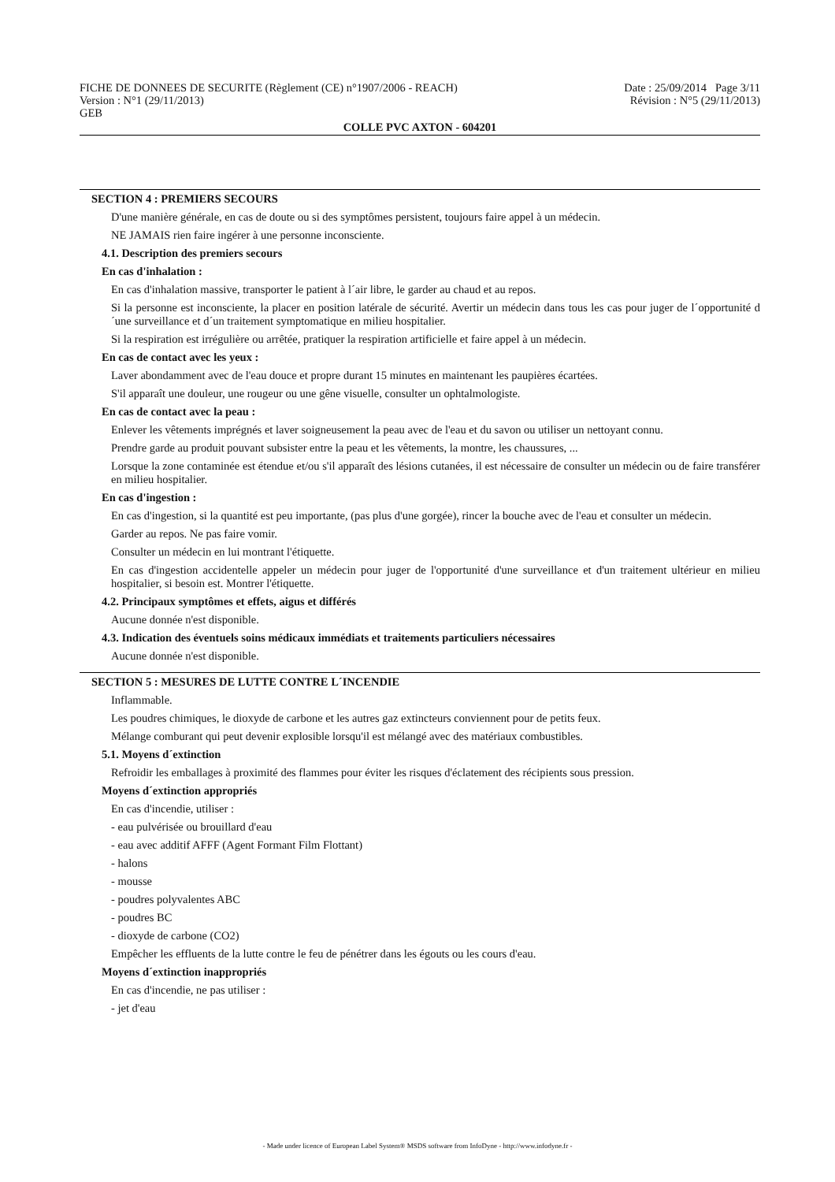FICHE DE DONNEES DE SECURITE (Règlement (CE) n°1907/2006 - REACH) Date : 25/09/2014 Page 3/11
Version : N°1 (29/11/2013) Révision : N°5 (29/11/2013)
GEB
COLLE PVC AXTON - 604201
SECTION 4 : PREMIERS SECOURS
D'une manière générale, en cas de doute ou si des symptômes persistent, toujours faire appel à un médecin.
NE JAMAIS rien faire ingérer à une personne inconsciente.
4.1. Description des premiers secours
En cas d'inhalation :
En cas d'inhalation massive, transporter le patient à l´air libre, le garder au chaud et au repos.
Si la personne est inconsciente, la placer en position latérale de sécurité. Avertir un médecin dans tous les cas pour juger de l´opportunité d´une surveillance et d´un traitement symptomatique en milieu hospitalier.
Si la respiration est irrégulière ou arrêtée, pratiquer la respiration artificielle et faire appel à un médecin.
En cas de contact avec les yeux :
Laver abondamment avec de l'eau douce et propre durant 15 minutes en maintenant les paupières écartées.
S'il apparaît une douleur, une rougeur ou une gêne visuelle, consulter un ophtalmologiste.
En cas de contact avec la peau :
Enlever les vêtements imprégnés et laver soigneusement la peau avec de l'eau et du savon ou utiliser un nettoyant connu.
Prendre garde au produit pouvant subsister entre la peau et les vêtements, la montre, les chaussures, ...
Lorsque la zone contaminée est étendue et/ou s'il apparaît des lésions cutanées, il est nécessaire de consulter un médecin ou de faire transférer en milieu hospitalier.
En cas d'ingestion :
En cas d'ingestion, si la quantité est peu importante, (pas plus d'une gorgée), rincer la bouche avec de l'eau et consulter un médecin.
Garder au repos. Ne pas faire vomir.
Consulter un médecin en lui montrant l'étiquette.
En cas d'ingestion accidentelle appeler un médecin pour juger de l'opportunité d'une surveillance et d'un traitement ultérieur en milieu hospitalier, si besoin est. Montrer l'étiquette.
4.2. Principaux symptômes et effets, aigus et différés
Aucune donnée n'est disponible.
4.3. Indication des éventuels soins médicaux immédiats et traitements particuliers nécessaires
Aucune donnée n'est disponible.
SECTION 5 : MESURES DE LUTTE CONTRE L´INCENDIE
Inflammable.
Les poudres chimiques, le dioxyde de carbone et les autres gaz extincteurs conviennent pour de petits feux.
Mélange comburant qui peut devenir explosible lorsqu'il est mélangé avec des matériaux combustibles.
5.1. Moyens d´extinction
Refroidir les emballages à proximité des flammes pour éviter les risques d'éclatement des récipients sous pression.
Moyens d´extinction appropriés
En cas d'incendie, utiliser :
- eau pulvérisée ou brouillard d'eau
- eau avec additif AFFF (Agent Formant Film Flottant)
- halons
- mousse
- poudres polyvalentes ABC
- poudres BC
- dioxyde de carbone (CO2)
Empêcher les effluents de la lutte contre le feu de pénétrer dans les égouts ou les cours d'eau.
Moyens d´extinction inappropriés
En cas d'incendie, ne pas utiliser :
- jet d'eau
- Made under licence of European Label System® MSDS software from InfoDyne - http://www.infodyne.fr -